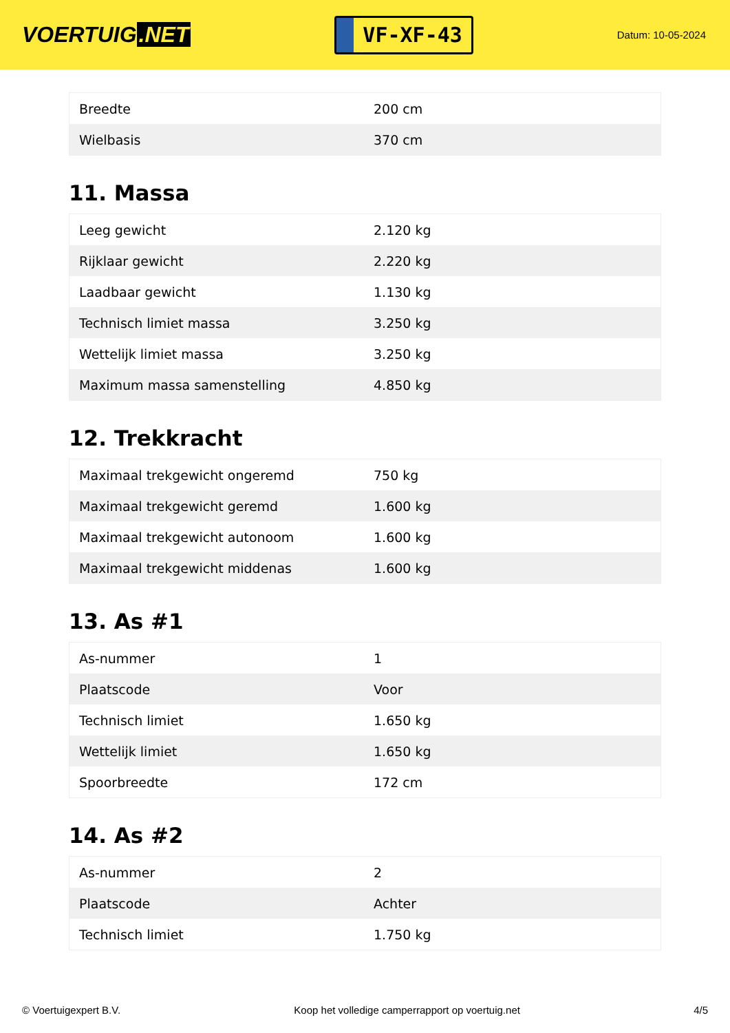VOERTUIG.NET
VF-XF-43
Datum: 10-05-2024
| Breedte | 200 cm |
| Wielbasis | 370 cm |
11. Massa
| Leeg gewicht | 2.120 kg |
| Rijklaar gewicht | 2.220 kg |
| Laadbaar gewicht | 1.130 kg |
| Technisch limiet massa | 3.250 kg |
| Wettelijk limiet massa | 3.250 kg |
| Maximum massa samenstelling | 4.850 kg |
12. Trekkracht
| Maximaal trekgewicht ongeremd | 750 kg |
| Maximaal trekgewicht geremd | 1.600 kg |
| Maximaal trekgewicht autonoom | 1.600 kg |
| Maximaal trekgewicht middenas | 1.600 kg |
13. As #1
| As-nummer | 1 |
| Plaatscode | Voor |
| Technisch limiet | 1.650 kg |
| Wettelijk limiet | 1.650 kg |
| Spoorbreedte | 172 cm |
14. As #2
| As-nummer | 2 |
| Plaatscode | Achter |
| Technisch limiet | 1.750 kg |
© Voertuigexpert B.V. Koop het volledige camperrapport op voertuig.net 4/5